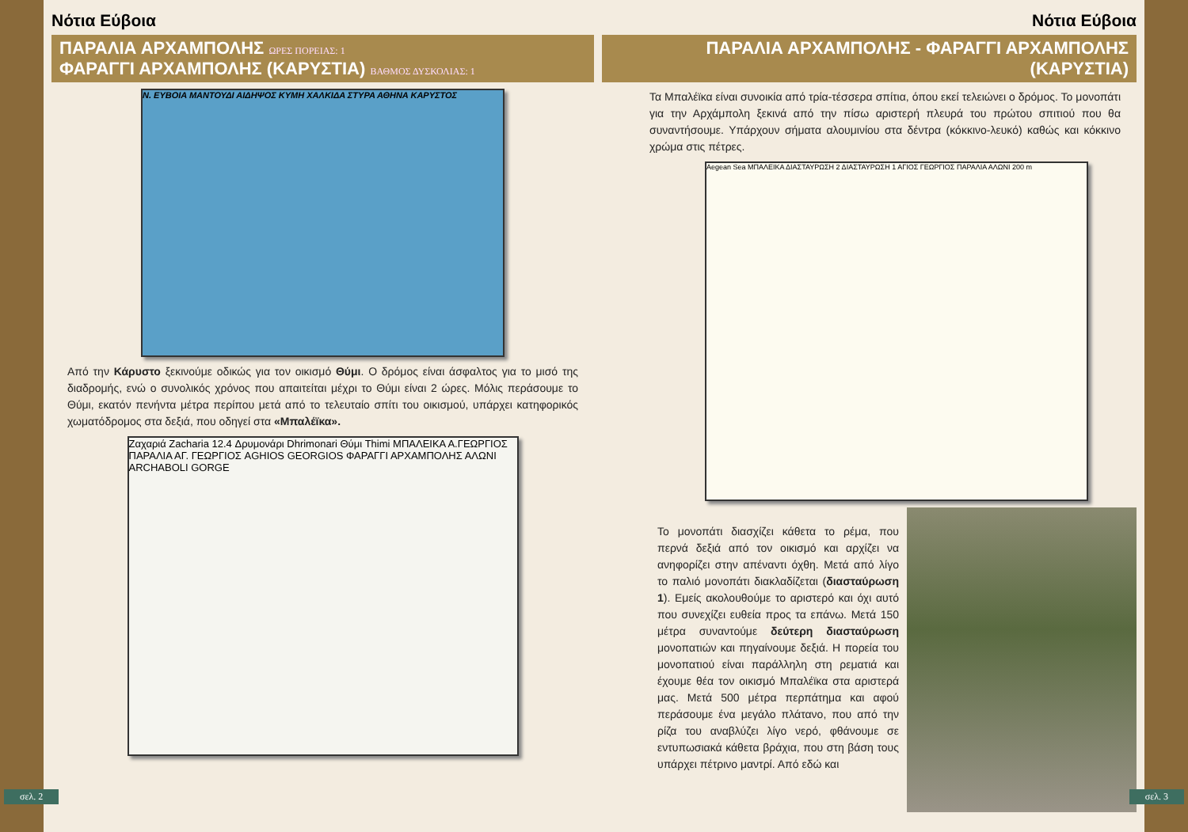Νότια Εύβοια
ΠΑΡΑΛΙΑ ΑΡΧΑΜΠΟΛΗΣ ΩΡΕΣ ΠΟΡΕΙΑΣ: 1
ΦΑΡΑΓΓΙ ΑΡΧΑΜΠΟΛΗΣ (ΚΑΡΥΣΤΙΑ) ΒΑΘΜΟΣ ΔΥΣΚΟΛΙΑΣ: 1
Ν. ΕΥΒΟΙΑ ΜΑΝΤΟΥΔΙ ΑΙΔΗΨΟΣ ΚΥΜΗ ΧΑΛΚΙΔΑ ΣΤΥΡΑ ΑΘΗΝΑ ΚΑΡΥΣΤΟΣ
Από την Κάρυστο ξεκινούμε οδικώς για τον οικισμό Θύμι. Ο δρόμος είναι άσφαλτος για το μισό της διαδρομής, ενώ ο συνολικός χρόνος που απαιτείται μέχρι το Θύμι είναι 2 ώρες. Μόλις περάσουμε το Θύμι, εκατόν πενήντα μέτρα περίπου μετά από το τελευταίο σπίτι του οικισμού, υπάρχει κατηφορικός χωματόδρομος στα δεξιά, που οδηγεί στα «Μπαλέϊκα».
Ζαχαριά Zacharia 12.4 Δρυμονάρι Dhrimonari Θύμι Thimi ΜΠΑΛΕΙΚΑ Α.ΓΕΩΡΓΙΟΣ ΠΑΡΑΛΙΑ ΑΓ. ΓΕΩΡΓΙΟΣ AGHIOS GEORGIOS ΦΑΡΑΓΓΙ ΑΡΧΑΜΠΟΛΗΣ ΑΛΩΝΙ ARCHABOLI GORGE
σελ. 2
Νότια Εύβοια
ΠΑΡΑΛΙΑ ΑΡΧΑΜΠΟΛΗΣ - ΦΑΡΑΓΓΙ ΑΡΧΑΜΠΟΛΗΣ (ΚΑΡΥΣΤΙΑ)
Τα Μπαλέϊκα είναι συνοικία από τρία-τέσσερα σπίτια, όπου εκεί τελειώνει ο δρόμος. Το μονοπάτι για την Αρχάμπολη ξεκινά από την πίσω αριστερή πλευρά του πρώτου σπιτιού που θα συναντήσουμε. Υπάρχουν σήματα αλουμινίου στα δέντρα (κόκκινο-λευκό) καθώς και κόκκινο χρώμα στις πέτρες.
Aegean Sea ΜΠΑΛΕΙΚΑ ΔΙΑΣΤΑΥΡΩΣΗ 2 ΔΙΑΣΤΑΥΡΩΣΗ 1 ΑΓΙΟΣ ΓΕΩΡΓΙΟΣ ΠΑΡΑΛΙΑ ΑΛΩΝΙ 200 m
Το μονοπάτι διασχίζει κάθετα το ρέμα, που περνά δεξιά από τον οικισμό και αρχίζει να ανηφορίζει στην απέναντι όχθη. Μετά από λίγο το παλιό μονοπάτι διακλαδίζεται (διασταύρωση 1). Εμείς ακολουθούμε το αριστερό και όχι αυτό που συνεχίζει ευθεία προς τα επάνω. Μετά 150 μέτρα συναντούμε δεύτερη διασταύρωση μονοπατιών και πηγαίνουμε δεξιά. Η πορεία του μονοπατιού είναι παράλληλη στη ρεματιά και έχουμε θέα τον οικισμό Μπαλέϊκα στα αριστερά μας. Μετά 500 μέτρα περπάτημα και αφού περάσουμε ένα μεγάλο πλάτανο, που από την ρίζα του αναβλύζει λίγο νερό, φθάνουμε σε εντυπωσιακά κάθετα βράχια, που στη βάση τους υπάρχει πέτρινο μαντρί. Από εδώ και
σελ. 3